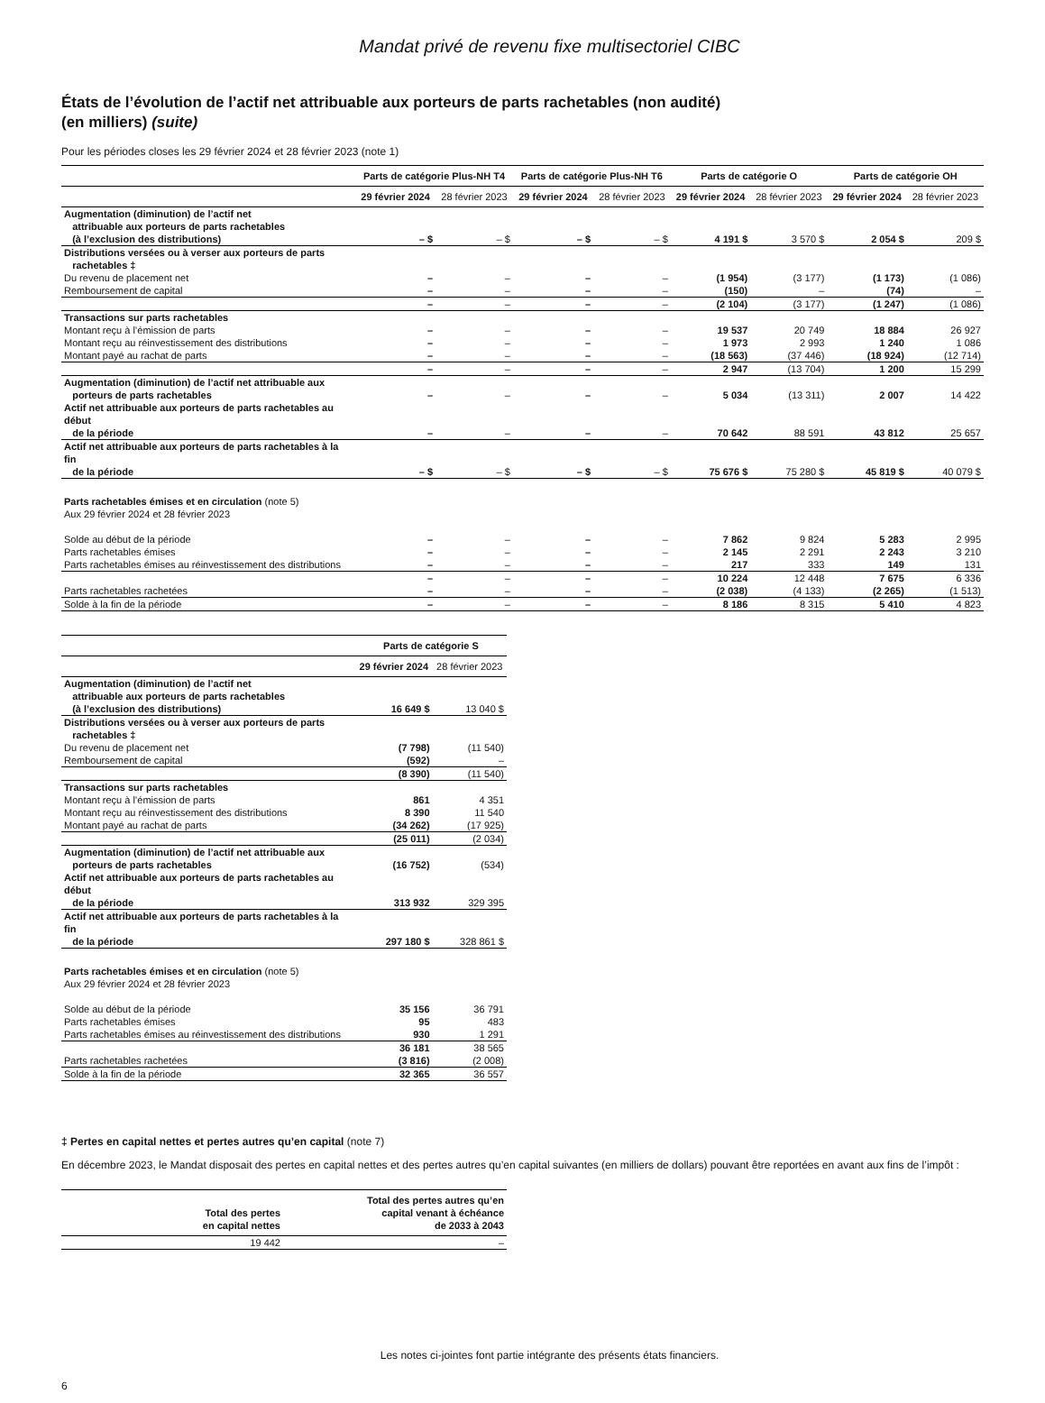Mandat privé de revenu fixe multisectoriel CIBC
États de l’évolution de l’actif net attribuable aux porteurs de parts rachetables (non audité)
(en milliers) (suite)
Pour les périodes closes les 29 février 2024 et 28 février 2023 (note 1)
| | Parts de catégorie Plus-NH T4 | | Parts de catégorie Plus-NH T6 | | Parts de catégorie O | | Parts de catégorie OH | |
| --- | --- | --- | --- | --- | --- | --- | --- | --- |
| | 29 février 2024 | 28 février 2023 | 29 février 2024 | 28 février 2023 | 29 février 2024 | 28 février 2023 | 29 février 2024 | 28 février 2023 |
| Augmentation (diminution) de l’actif net attribuable aux porteurs de parts rachetables (à l’exclusion des distributions) | – $ | – $ | – $ | – $ | 4 191 $ | 3 570 $ | 2 054 $ | 209 $ |
| Distributions versées ou à verser aux porteurs de parts rachetables ‡ | | | | | | | | |
| Du revenu de placement net | – | – | – | – | (1 954) | (3 177) | (1 173) | (1 086) |
| Remboursement de capital | – | – | – | – | (150) | – | (74) | – |
| | – | – | – | – | (2 104) | (3 177) | (1 247) | (1 086) |
| Transactions sur parts rachetables | | | | | | | | |
| Montant reçu à l’émission de parts | – | – | – | – | 19 537 | 20 749 | 18 884 | 26 927 |
| Montant reçu au réinvestissement des distributions | – | – | – | – | 1 973 | 2 993 | 1 240 | 1 086 |
| Montant payé au rachat de parts | – | – | – | – | (18 563) | (37 446) | (18 924) | (12 714) |
| | – | – | – | – | 2 947 | (13 704) | 1 200 | 15 299 |
| Augmentation (diminution) de l’actif net attribuable aux porteurs de parts rachetables | – | – | – | – | 5 034 | (13 311) | 2 007 | 14 422 |
| Actif net attribuable aux porteurs de parts rachetables au début de la période | – | – | – | – | 70 642 | 88 591 | 43 812 | 25 657 |
| Actif net attribuable aux porteurs de parts rachetables à la fin de la période | – $ | – $ | – $ | – $ | 75 676 $ | 75 280 $ | 45 819 $ | 40 079 $ |
| Parts rachetables émises et en circulation (note 5) Aux 29 février 2024 et 28 février 2023 | | | | | | | | |
| Solde au début de la période | – | – | – | – | 7 862 | 9 824 | 5 283 | 2 995 |
| Parts rachetables émises | – | – | – | – | 2 145 | 2 291 | 2 243 | 3 210 |
| Parts rachetables émises au réinvestissement des distributions | – | – | – | – | 217 | 333 | 149 | 131 |
| | – | – | – | – | 10 224 | 12 448 | 7 675 | 6 336 |
| Parts rachetables rachetées | – | – | – | – | (2 038) | (4 133) | (2 265) | (1 513) |
| Solde à la fin de la période | – | – | – | – | 8 186 | 8 315 | 5 410 | 4 823 |
| | Parts de catégorie S | |
| --- | --- | --- |
| | 29 février 2024 | 28 février 2023 |
| Augmentation (diminution) de l’actif net attribuable aux porteurs de parts rachetables (à l’exclusion des distributions) | 16 649 $ | 13 040 $ |
| Distributions versées ou à verser aux porteurs de parts rachetables ‡ | | |
| Du revenu de placement net | (7 798) | (11 540) |
| Remboursement de capital | (592) | – |
| | (8 390) | (11 540) |
| Transactions sur parts rachetables | | |
| Montant reçu à l’émission de parts | 861 | 4 351 |
| Montant reçu au réinvestissement des distributions | 8 390 | 11 540 |
| Montant payé au rachat de parts | (34 262) | (17 925) |
| | (25 011) | (2 034) |
| Augmentation (diminution) de l’actif net attribuable aux porteurs de parts rachetables | (16 752) | (534) |
| Actif net attribuable aux porteurs de parts rachetables au début de la période | 313 932 | 329 395 |
| Actif net attribuable aux porteurs de parts rachetables à la fin de la période | 297 180 $ | 328 861 $ |
| Parts rachetables émises et en circulation (note 5) Aux 29 février 2024 et 28 février 2023 | | |
| Solde au début de la période | 35 156 | 36 791 |
| Parts rachetables émises | 95 | 483 |
| Parts rachetables émises au réinvestissement des distributions | 930 | 1 291 |
| | 36 181 | 38 565 |
| Parts rachetables rachetées | (3 816) | (2 008) |
| Solde à la fin de la période | 32 365 | 36 557 |
‡ Pertes en capital nettes et pertes autres qu’en capital (note 7)
En décembre 2023, le Mandat disposait des pertes en capital nettes et des pertes autres qu’en capital suivantes (en milliers de dollars) pouvant être reportées en avant aux fins de l’impôt :
| Total des pertes en capital nettes | Total des pertes autres qu’en capital venant à échéance de 2033 à 2043 |
| --- | --- |
| 19 442 | – |
Les notes ci-jointes font partie intégrante des présents états financiers.
6